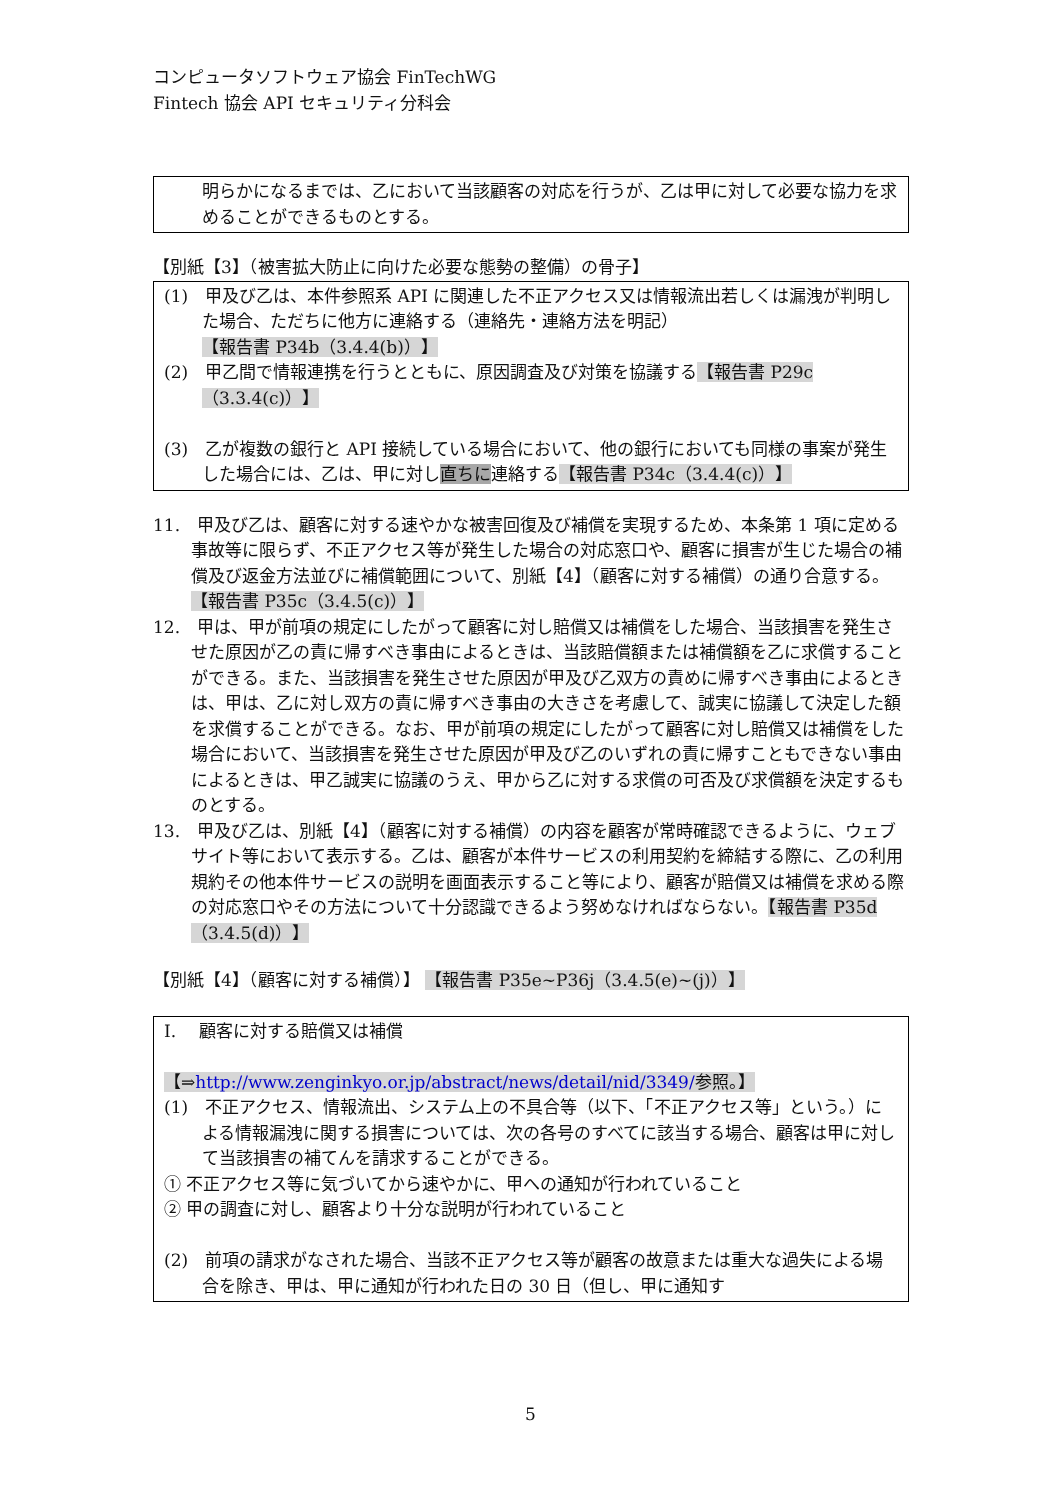コンピュータソフトウェア協会 FinTechWG
Fintech 協会 API セキュリティ分科会
明らかになるまでは、乙において当該顧客の対応を行うが、乙は甲に対して必要な協力を求めることができるものとする。
【別紙【3】（被害拡大防止に向けた必要な態勢の整備）の骨子】
(1)　甲及び乙は、本件参照系 API に関連した不正アクセス又は情報流出若しくは漏洩が判明した場合、ただちに他方に連絡する（連絡先・連絡方法を明記）【報告書 P34b（3.4.4(b)）】
(2)　甲乙間で情報連携を行うとともに、原因調査及び対策を協議する【報告書 P29c（3.3.4(c)）】
(3)　乙が複数の銀行と API 接続している場合において、他の銀行においても同様の事案が発生した場合には、乙は、甲に対し直ちに連絡する【報告書 P34c（3.4.4(c)）】
11.　甲及び乙は、顧客に対する速やかな被害回復及び補償を実現するため、本条第 1 項に定める事故等に限らず、不正アクセス等が発生した場合の対応窓口や、顧客に損害が生じた場合の補償及び返金方法並びに補償範囲について、別紙【4】（顧客に対する補償）の通り合意する。【報告書 P35c（3.4.5(c)）】
12.　甲は、甲が前項の規定にしたがって顧客に対し賠償又は補償をした場合、当該損害を発生させた原因が乙の責に帰すべき事由によるときは、当該賠償額または補償額を乙に求償することができる。また、当該損害を発生させた原因が甲及び乙双方の責めに帰すべき事由によるときは、甲は、乙に対し双方の責に帰すべき事由の大きさを考慮して、誠実に協議して決定した額を求償することができる。なお、甲が前項の規定にしたがって顧客に対し賠償又は補償をした場合において、当該損害を発生させた原因が甲及び乙のいずれの責に帰すこともできない事由によるときは、甲乙誠実に協議のうえ、甲から乙に対する求償の可否及び求償額を決定するものとする。
13.　甲及び乙は、別紙【4】（顧客に対する補償）の内容を顧客が常時確認できるように、ウェブサイト等において表示する。乙は、顧客が本件サービスの利用契約を締結する際に、乙の利用規約その他本件サービスの説明を画面表示すること等により、顧客が賠償又は補償を求める際の対応窓口やその方法について十分認識できるよう努めなければならない。【報告書 P35d（3.4.5(d)）】
【別紙【4】（顧客に対する補償）】 【報告書 P35e~P36j（3.4.5(e)~(j)）】
I.　 顧客に対する賠償又は補償
【⇒http://www.zenginkyo.or.jp/abstract/news/detail/nid/3349/参照。】
(1)　不正アクセス、情報流出、システム上の不具合等（以下、「不正アクセス等」という。）による情報漏洩に関する損害については、次の各号のすべてに該当する場合、顧客は甲に対して当該損害の補てんを請求することができる。
① 不正アクセス等に気づいてから速やかに、甲への通知が行われていること
② 甲の調査に対し、顧客より十分な説明が行われていること
(2)　前項の請求がなされた場合、当該不正アクセス等が顧客の故意または重大な過失による場合を除き、甲は、甲に通知が行われた日の 30 日（但し、甲に通知す
5